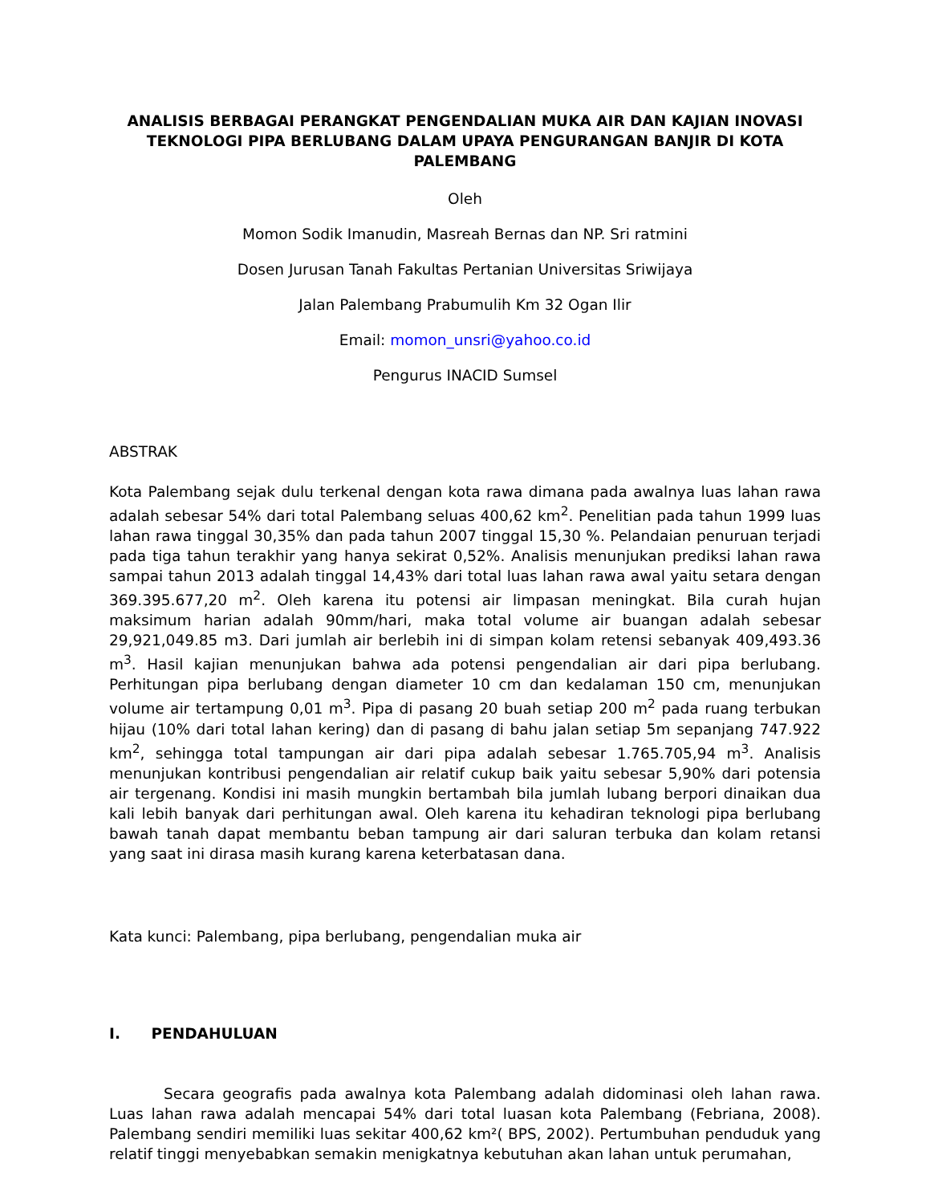ANALISIS BERBAGAI PERANGKAT PENGENDALIAN MUKA AIR DAN KAJIAN INOVASI TEKNOLOGI PIPA BERLUBANG DALAM UPAYA PENGURANGAN BANJIR DI KOTA PALEMBANG
Oleh
Momon Sodik Imanudin, Masreah Bernas dan NP. Sri ratmini
Dosen Jurusan Tanah Fakultas Pertanian Universitas Sriwijaya
Jalan Palembang Prabumulih Km 32 Ogan Ilir
Email: momon_unsri@yahoo.co.id
Pengurus INACID Sumsel
ABSTRAK
Kota Palembang sejak dulu terkenal dengan kota rawa dimana pada awalnya luas lahan rawa adalah sebesar 54% dari total Palembang seluas 400,62 km<sup>2</sup>. Penelitian pada tahun 1999 luas lahan rawa tinggal 30,35% dan pada tahun 2007 tinggal 15,30 %. Pelandaian penuruan terjadi pada tiga tahun terakhir yang hanya sekirat 0,52%. Analisis menunjukan prediksi lahan rawa sampai tahun 2013 adalah tinggal 14,43% dari total luas lahan rawa awal yaitu setara dengan 369.395.677,20 m<sup>2</sup>. Oleh karena itu potensi air limpasan meningkat. Bila curah hujan maksimum harian adalah 90mm/hari, maka total volume air buangan adalah sebesar 29,921,049.85 m3. Dari jumlah air berlebih ini di simpan kolam retensi sebanyak 409,493.36 m<sup>3</sup>. Hasil kajian menunjukan bahwa ada potensi pengendalian air dari pipa berlubang. Perhitungan pipa berlubang dengan diameter 10 cm dan kedalaman 150 cm, menunjukan volume air tertampung 0,01 m<sup>3</sup>. Pipa di pasang 20 buah setiap 200 m<sup>2</sup> pada ruang terbukan hijau (10% dari total lahan kering) dan di pasang di bahu jalan setiap 5m sepanjang 747.922 km<sup>2</sup>, sehingga total tampungan air dari pipa adalah sebesar 1.765.705,94 m<sup>3</sup>. Analisis menunjukan kontribusi pengendalian air relatif cukup baik yaitu sebesar 5,90% dari potensia air tergenang. Kondisi ini masih mungkin bertambah bila jumlah lubang berpori dinaikan dua kali lebih banyak dari perhitungan awal. Oleh karena itu kehadiran teknologi pipa berlubang bawah tanah dapat membantu beban tampung air dari saluran terbuka dan kolam retansi yang saat ini dirasa masih kurang karena keterbatasan dana.
Kata kunci: Palembang, pipa berlubang, pengendalian muka air
I. PENDAHULUAN
Secara geografis pada awalnya kota Palembang adalah didominasi oleh lahan rawa. Luas lahan rawa adalah mencapai 54% dari total luasan kota Palembang (Febriana, 2008). Palembang sendiri memiliki luas sekitar 400,62 km²( BPS, 2002). Pertumbuhan penduduk yang relatif tinggi menyebabkan semakin menigkatnya kebutuhan akan lahan untuk perumahan,